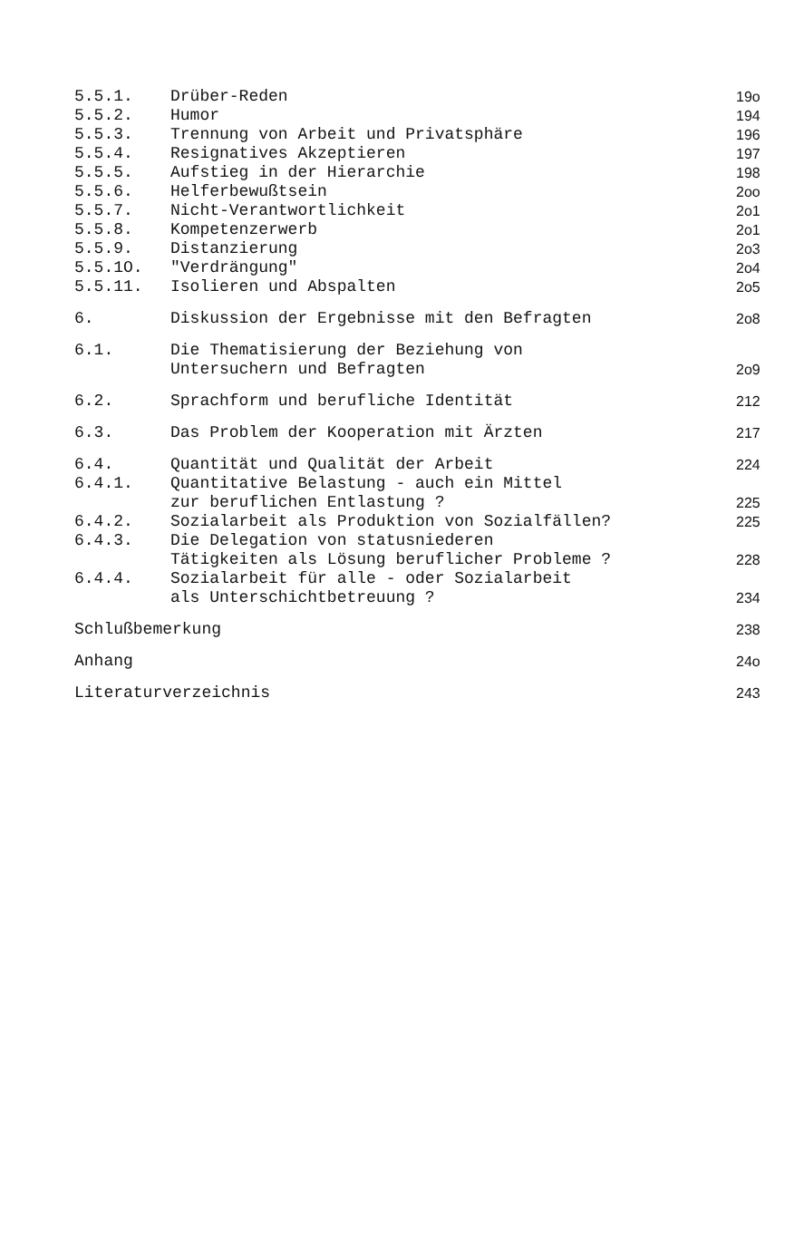| 5.5.1. | Drüber-Reden | 19o |
| 5.5.2. | Humor | 194 |
| 5.5.3. | Trennung von Arbeit und Privatsphäre | 196 |
| 5.5.4. | Resignatives Akzeptieren | 197 |
| 5.5.5. | Aufstieg in der Hierarchie | 198 |
| 5.5.6. | Helferbewußtsein | 2oo |
| 5.5.7. | Nicht-Verantwortlichkeit | 2o1 |
| 5.5.8. | Kompetenzerwerb | 2o1 |
| 5.5.9. | Distanzierung | 2o3 |
| 5.5.1O. | "Verdrängung" | 2o4 |
| 5.5.11. | Isolieren und Abspalten | 2o5 |
| 6. | Diskussion der Ergebnisse mit den Befragten | 2o8 |
| 6.1. | Die Thematisierung der Beziehung von Untersuchern und Befragten | 2o9 |
| 6.2. | Sprachform und berufliche Identität | 212 |
| 6.3. | Das Problem der Kooperation mit Ärzten | 217 |
| 6.4. | Quantität und Qualität der Arbeit | 224 |
| 6.4.1. | Quantitative Belastung - auch ein Mittel zur beruflichen Entlastung ? | 225 |
| 6.4.2. | Sozialarbeit als Produktion von Sozialfällen? | 225 |
| 6.4.3. | Die Delegation von statusniederen Tätigkeiten als Lösung beruflicher Probleme ? | 228 |
| 6.4.4. | Sozialarbeit für alle - oder Sozialarbeit als Unterschichtbetreuung ? | 234 |
| Schlußbemerkung | | 238 |
| Anhang | | 24o |
| Literaturverzeichnis | | 243 |